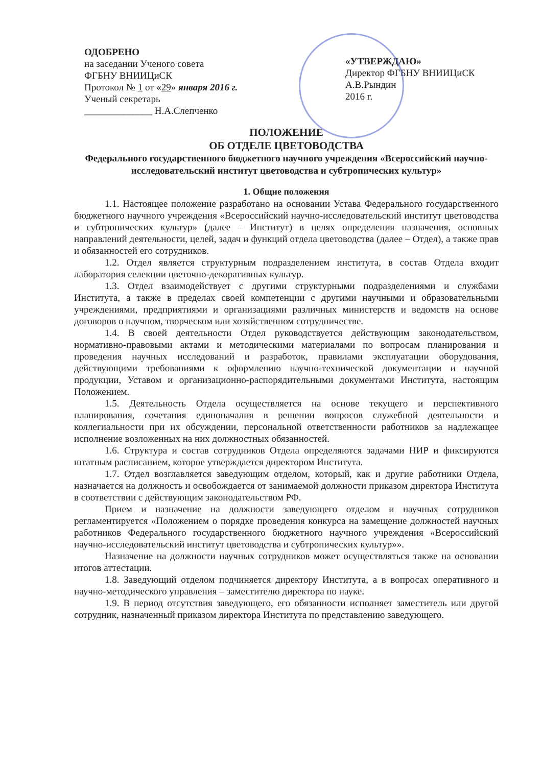ОДОБРЕНО
на заседании Ученого совета
ФГБНУ ВНИИЦиСК
Протокол № 1 от «29» января 2016 г.
Ученый секретарь
______________ Н.А.Слепченко
«УТВЕРЖДАЮ»
Директор ФГБНУ ВНИИЦиСК
А.В.Рындин
2016 г.
ПОЛОЖЕНИЕ
ОБ ОТДЕЛЕ ЦВЕТОВОДСТВА
Федерального государственного бюджетного научного учреждения «Всероссийский научно-исследовательский институт цветоводства и субтропических культур»
1. Общие положения
1.1. Настоящее положение разработано на основании Устава Федерального государственного бюджетного научного учреждения «Всероссийский научно-исследовательский институт цветоводства и субтропических культур» (далее – Институт) в целях определения назначения, основных направлений деятельности, целей, задач и функций отдела цветоводства (далее – Отдел), а также прав и обязанностей его сотрудников.
1.2. Отдел является структурным подразделением института, в состав Отдела входит лаборатория селекции цветочно-декоративных культур.
1.3. Отдел взаимодействует с другими структурными подразделениями и службами Института, а также в пределах своей компетенции с другими научными и образовательными учреждениями, предприятиями и организациями различных министерств и ведомств на основе договоров о научном, творческом или хозяйственном сотрудничестве.
1.4. В своей деятельности Отдел руководствуется действующим законодательством, нормативно-правовыми актами и методическими материалами по вопросам планирования и проведения научных исследований и разработок, правилами эксплуатации оборудования, действующими требованиями к оформлению научно-технической документации и научной продукции, Уставом и организационно-распорядительными документами Института, настоящим Положением.
1.5. Деятельность Отдела осуществляется на основе текущего и перспективного планирования, сочетания единоначалия в решении вопросов служебной деятельности и коллегиальности при их обсуждении, персональной ответственности работников за надлежащее исполнение возложенных на них должностных обязанностей.
1.6. Структура и состав сотрудников Отдела определяются задачами НИР и фиксируются штатным расписанием, которое утверждается директором Института.
1.7. Отдел возглавляется заведующим отделом, который, как и другие работники Отдела, назначается на должность и освобождается от занимаемой должности приказом директора Института в соответствии с действующим законодательством РФ.
Прием и назначение на должности заведующего отделом и научных сотрудников регламентируется «Положением о порядке проведения конкурса на замещение должностей научных работников Федерального государственного бюджетного научного учреждения «Всероссийский научно-исследовательский институт цветоводства и субтропических культур»».
Назначение на должности научных сотрудников может осуществляться также на основании итогов аттестации.
1.8. Заведующий отделом подчиняется директору Института, а в вопросах оперативного и научно-методического управления – заместителю директора по науке.
1.9. В период отсутствия заведующего, его обязанности исполняет заместитель или другой сотрудник, назначенный приказом директора Института по представлению заведующего.